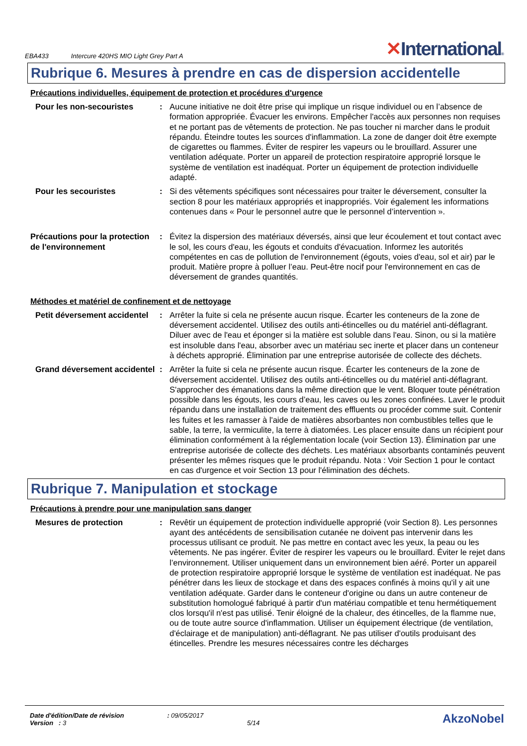EBA433 Intercure 420HS MIO Light Grey Part A
✕International®
Rubrique 6. Mesures à prendre en cas de dispersion accidentelle
Précautions individuelles, équipement de protection et procédures d'urgence
Pour les non-secouristes : Aucune initiative ne doit être prise qui implique un risque individuel ou en l’absence de formation appropriée. Évacuer les environs. Empêcher l'accès aux personnes non requises et ne portant pas de vêtements de protection. Ne pas toucher ni marcher dans le produit répandu. Éteindre toutes les sources d'inflammation. La zone de danger doit être exempte de cigarettes ou flammes. Éviter de respirer les vapeurs ou le brouillard. Assurer une ventilation adéquate. Porter un appareil de protection respiratoire approprié lorsque le système de ventilation est inadéquat. Porter un équipement de protection individuelle adapté.
Pour les secouristes : Si des vêtements spécifiques sont nécessaires pour traiter le déversement, consulter la section 8 pour les matériaux appropriés et inappropriés. Voir également les informations contenues dans « Pour le personnel autre que le personnel d’intervention ».
Précautions pour la protection de l'environnement
: Évitez la dispersion des matériaux déversés, ainsi que leur écoulement et tout contact avec le sol, les cours d'eau, les égouts et conduits d'évacuation. Informez les autorités compétentes en cas de pollution de l'environnement (égouts, voies d'eau, sol et air) par le produit. Matière propre à polluer l’eau. Peut-être nocif pour l'environnement en cas de déversement de grandes quantités.
Méthodes et matériel de confinement et de nettoyage
Petit déversement accidentel
: Arrêter la fuite si cela ne présente aucun risque. Écarter les conteneurs de la zone de déversement accidentel. Utilisez des outils anti-étincelles ou du matériel anti-déflagrant. Diluer avec de l'eau et éponger si la matière est soluble dans l'eau. Sinon, ou si la matière est insoluble dans l'eau, absorber avec un matériau sec inerte et placer dans un conteneur à déchets approprié. Élimination par une entreprise autorisée de collecte des déchets.
Grand déversement accidentel
: Arrêter la fuite si cela ne présente aucun risque. Écarter les conteneurs de la zone de déversement accidentel. Utilisez des outils anti-étincelles ou du matériel anti-déflagrant. S'approcher des émanations dans la même direction que le vent. Bloquer toute pénétration possible dans les égouts, les cours d’eau, les caves ou les zones confinées. Laver le produit répandu dans une installation de traitement des effluents ou procéder comme suit. Contenir les fuites et les ramasser à l'aide de matières absorbantes non combustibles telles que le sable, la terre, la vermiculite, la terre à diatomées. Les placer ensuite dans un récipient pour élimination conformément à la réglementation locale (voir Section 13). Élimination par une entreprise autorisée de collecte des déchets. Les matériaux absorbants contaminés peuvent présenter les mêmes risques que le produit répandu. Nota : Voir Section 1 pour le contact en cas d'urgence et voir Section 13 pour l'élimination des déchets.
Rubrique 7. Manipulation et stockage
Précautions à prendre pour une manipulation sans danger
Mesures de protection : Revêtir un équipement de protection individuelle approprié (voir Section 8). Les personnes ayant des antécédents de sensibilisation cutanée ne doivent pas intervenir dans les processus utilisant ce produit. Ne pas mettre en contact avec les yeux, la peau ou les vêtements. Ne pas ingérer. Éviter de respirer les vapeurs ou le brouillard. Éviter le rejet dans l’environnement. Utiliser uniquement dans un environnement bien aéré. Porter un appareil de protection respiratoire approprié lorsque le système de ventilation est inadéquat. Ne pas pénétrer dans les lieux de stockage et dans des espaces confinés à moins qu'il y ait une ventilation adéquate. Garder dans le conteneur d'origine ou dans un autre conteneur de substitution homologué fabriqué à partir d'un matériau compatible et tenu hermétiquement clos lorsqu'il n'est pas utilisé. Tenir éloigné de la chaleur, des étincelles, de la flamme nue, ou de toute autre source d'inflammation. Utiliser un équipement électrique (de ventilation, d'éclairage et de manipulation) anti-déflagrant. Ne pas utiliser d'outils produisant des étincelles. Prendre les mesures nécessaires contre les décharges
Date d'édition/Date de révision : 09/05/2017
Version : 3 5/14
AkzoNobel